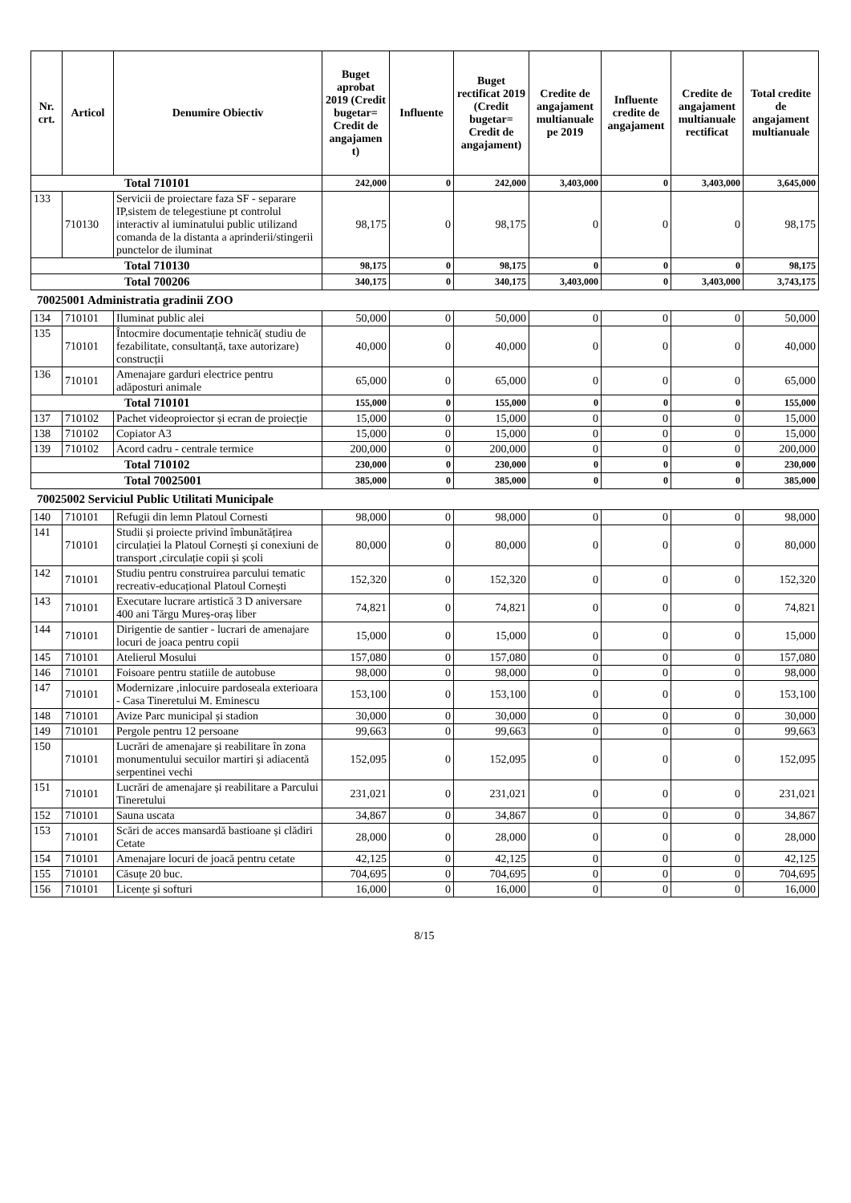| Nr. crt. | Articol | Denumire Obiectiv | Buget aprobat 2019 (Credit bugetar= Credit de angajamen t) | Influente | Buget rectificat 2019 (Credit bugetar= Credit de angajament) | Credite de angajament multianuale pe 2019 | Influente credite de angajament | Credite de angajament multianuale rectificat | Total credite de angajament multianuale |
| --- | --- | --- | --- | --- | --- | --- | --- | --- | --- |
| Total 710101 | | | 242,000 | 0 | 242,000 | 3,403,000 | 0 | 3,403,000 | 3,645,000 |
| 133 | 710130 | Servicii de proiectare faza SF - separare IP,sistem de telegestiune pt controlul interactiv al iuminatului public utilizand comanda de la distanta a aprinderii/stingerii punctelor de iluminat | 98,175 | 0 | 98,175 | 0 | 0 | 0 | 98,175 |
| Total 710130 | | | 98,175 | 0 | 98,175 | 0 | 0 | 0 | 98,175 |
| Total 700206 | | | 340,175 | 0 | 340,175 | 3,403,000 | 0 | 3,403,000 | 3,743,175 |
70025001 Administratia gradinii ZOO
| 134 | 710101 | Iluminat public alei | 50,000 | 0 | 50,000 | 0 | 0 | 0 | 50,000 |
| 135 | 710101 | Întocmire documentație tehnică( studiu de fezabilitate, consultanță, taxe autorizare) construcții | 40,000 | 0 | 40,000 | 0 | 0 | 0 | 40,000 |
| 136 | 710101 | Amenajare garduri electrice pentru adăposturi animale | 65,000 | 0 | 65,000 | 0 | 0 | 0 | 65,000 |
| Total 710101 | | | 155,000 | 0 | 155,000 | 0 | 0 | 0 | 155,000 |
| 137 | 710102 | Pachet videoproiector și ecran de proiecție | 15,000 | 0 | 15,000 | 0 | 0 | 0 | 15,000 |
| 138 | 710102 | Copiator A3 | 15,000 | 0 | 15,000 | 0 | 0 | 0 | 15,000 |
| 139 | 710102 | Acord cadru - centrale termice | 200,000 | 0 | 200,000 | 0 | 0 | 0 | 200,000 |
| Total 710102 | | | 230,000 | 0 | 230,000 | 0 | 0 | 0 | 230,000 |
| Total 70025001 | | | 385,000 | 0 | 385,000 | 0 | 0 | 0 | 385,000 |
70025002 Serviciul Public Utilitati Municipale
| 140 | 710101 | Refugii din lemn Platoul Cornesti | 98,000 | 0 | 98,000 | 0 | 0 | 0 | 98,000 |
| 141 | 710101 | Studii și proiecte privind îmbunătățirea circulației la Platoul Cornești și conexiuni de transport ,circulație copii și școli | 80,000 | 0 | 80,000 | 0 | 0 | 0 | 80,000 |
| 142 | 710101 | Studiu pentru construirea parcului tematic recreativ-educațional Platoul Cornești | 152,320 | 0 | 152,320 | 0 | 0 | 0 | 152,320 |
| 143 | 710101 | Executare lucrare artistică 3 D aniversare 400 ani Tărgu Mureș-oraș liber | 74,821 | 0 | 74,821 | 0 | 0 | 0 | 74,821 |
| 144 | 710101 | Dirigentie de santier - lucrari de amenajare locuri de joaca pentru copii | 15,000 | 0 | 15,000 | 0 | 0 | 0 | 15,000 |
| 145 | 710101 | Atelierul Mosului | 157,080 | 0 | 157,080 | 0 | 0 | 0 | 157,080 |
| 146 | 710101 | Foisoare pentru statiile de autobuse | 98,000 | 0 | 98,000 | 0 | 0 | 0 | 98,000 |
| 147 | 710101 | Modernizare ,inlocuire pardoseala exterioara - Casa Tineretului M. Eminescu | 153,100 | 0 | 153,100 | 0 | 0 | 0 | 153,100 |
| 148 | 710101 | Avize Parc municipal și stadion | 30,000 | 0 | 30,000 | 0 | 0 | 0 | 30,000 |
| 149 | 710101 | Pergole pentru 12 persoane | 99,663 | 0 | 99,663 | 0 | 0 | 0 | 99,663 |
| 150 | 710101 | Lucrări de amenajare și reabilitare în zona monumentului secuilor martiri și adiacentă serpentinei vechi | 152,095 | 0 | 152,095 | 0 | 0 | 0 | 152,095 |
| 151 | 710101 | Lucrări de amenajare și reabilitare a Parcului Tineretului | 231,021 | 0 | 231,021 | 0 | 0 | 0 | 231,021 |
| 152 | 710101 | Sauna uscata | 34,867 | 0 | 34,867 | 0 | 0 | 0 | 34,867 |
| 153 | 710101 | Scări de acces mansardă bastioane și clădiri Cetate | 28,000 | 0 | 28,000 | 0 | 0 | 0 | 28,000 |
| 154 | 710101 | Amenajare locuri de joacă pentru cetate | 42,125 | 0 | 42,125 | 0 | 0 | 0 | 42,125 |
| 155 | 710101 | Căsuțe 20 buc. | 704,695 | 0 | 704,695 | 0 | 0 | 0 | 704,695 |
| 156 | 710101 | Licențe și softuri | 16,000 | 0 | 16,000 | 0 | 0 | 0 | 16,000 |
8/15